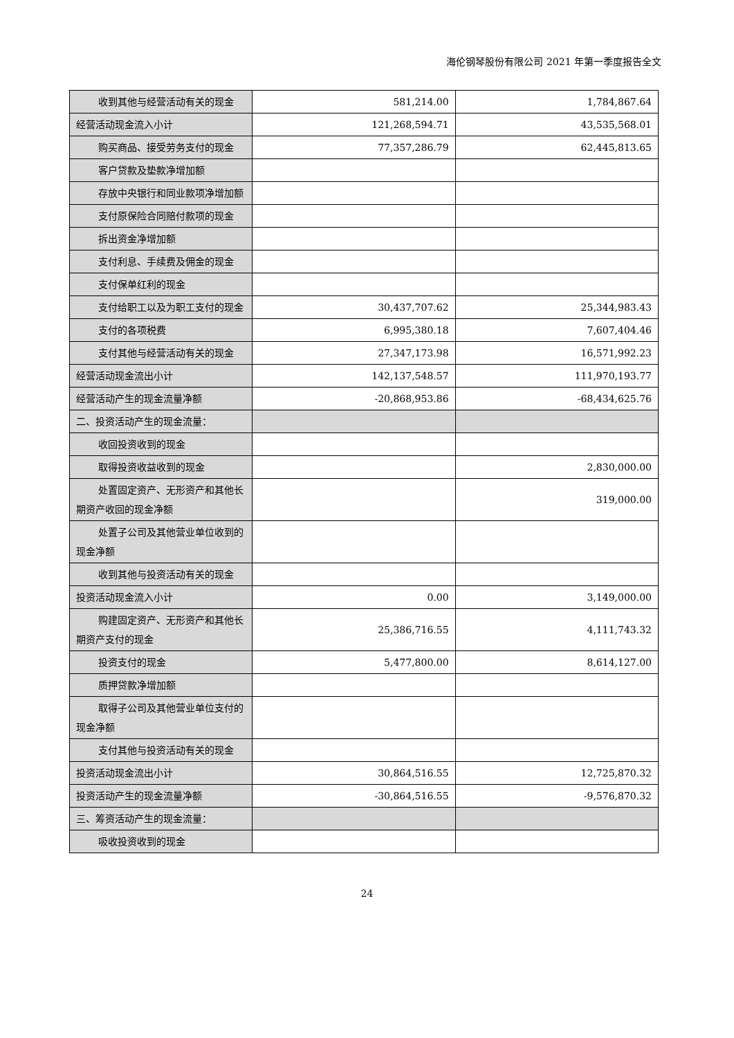海伦钢琴股份有限公司 2021 年第一季度报告全文
| 收到其他与经营活动有关的现金 | 581,214.00 | 1,784,867.64 |
| 经营活动现金流入小计 | 121,268,594.71 | 43,535,568.01 |
| 购买商品、接受劳务支付的现金 | 77,357,286.79 | 62,445,813.65 |
| 客户贷款及垫款净增加额 | | |
| 存放中央银行和同业款项净增加额 | | |
| 支付原保险合同赔付款项的现金 | | |
| 拆出资金净增加额 | | |
| 支付利息、手续费及佣金的现金 | | |
| 支付保单红利的现金 | | |
| 支付给职工以及为职工支付的现金 | 30,437,707.62 | 25,344,983.43 |
| 支付的各项税费 | 6,995,380.18 | 7,607,404.46 |
| 支付其他与经营活动有关的现金 | 27,347,173.98 | 16,571,992.23 |
| 经营活动现金流出小计 | 142,137,548.57 | 111,970,193.77 |
| 经营活动产生的现金流量净额 | -20,868,953.86 | -68,434,625.76 |
| 二、投资活动产生的现金流量： | | |
| 收回投资收到的现金 | | |
| 取得投资收益收到的现金 | | 2,830,000.00 |
| 处置固定资产、无形资产和其他长期资产收回的现金净额 | | 319,000.00 |
| 处置子公司及其他营业单位收到的现金净额 | | |
| 收到其他与投资活动有关的现金 | | |
| 投资活动现金流入小计 | 0.00 | 3,149,000.00 |
| 购建固定资产、无形资产和其他长期资产支付的现金 | 25,386,716.55 | 4,111,743.32 |
| 投资支付的现金 | 5,477,800.00 | 8,614,127.00 |
| 质押贷款净增加额 | | |
| 取得子公司及其他营业单位支付的现金净额 | | |
| 支付其他与投资活动有关的现金 | | |
| 投资活动现金流出小计 | 30,864,516.55 | 12,725,870.32 |
| 投资活动产生的现金流量净额 | -30,864,516.55 | -9,576,870.32 |
| 三、筹资活动产生的现金流量： | | |
| 吸收投资收到的现金 | | |
24